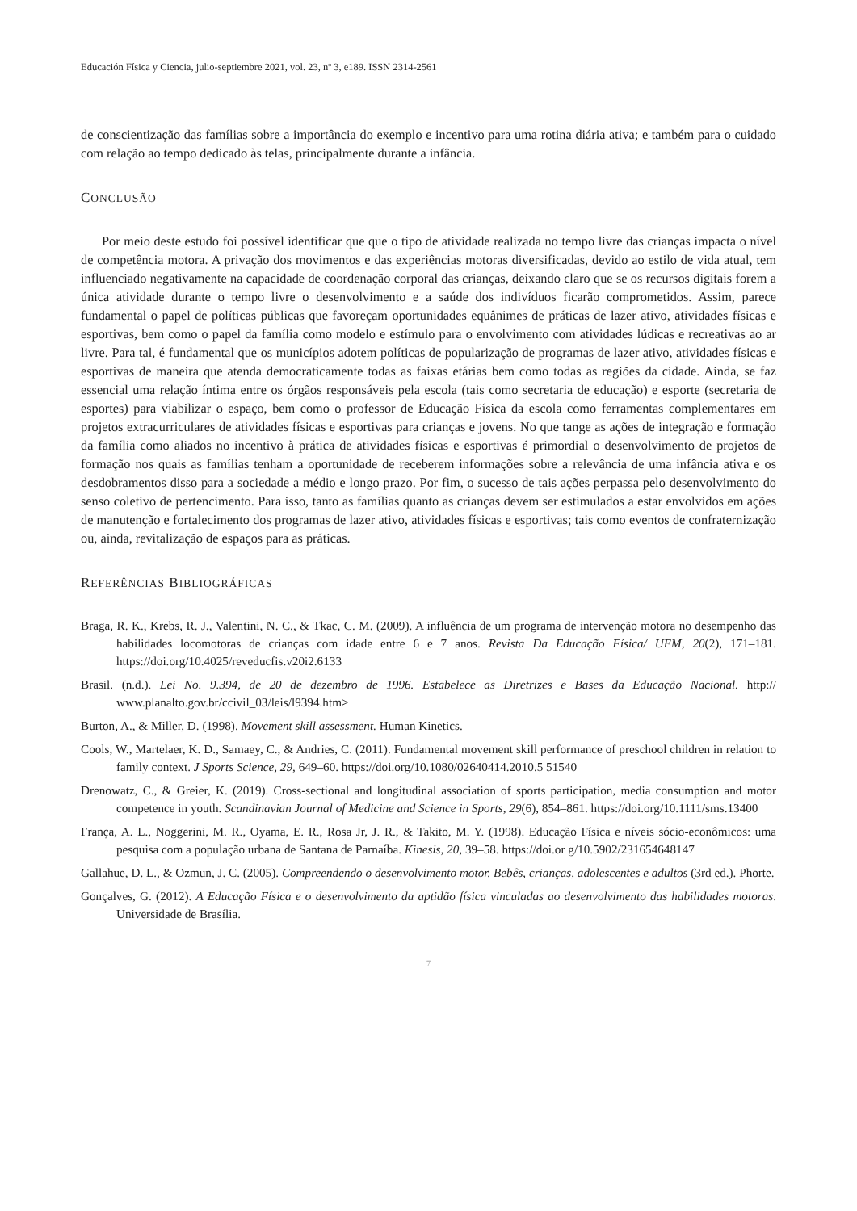Educación Física y Ciencia, julio-septiembre 2021, vol. 23, nº 3, e189. ISSN 2314-2561
de conscientização das famílias sobre a importância do exemplo e incentivo para uma rotina diária ativa; e também para o cuidado com relação ao tempo dedicado às telas, principalmente durante a infância.
CONCLUSÃO
Por meio deste estudo foi possível identificar que que o tipo de atividade realizada no tempo livre das crianças impacta o nível de competência motora. A privação dos movimentos e das experiências motoras diversificadas, devido ao estilo de vida atual, tem influenciado negativamente na capacidade de coordenação corporal das crianças, deixando claro que se os recursos digitais forem a única atividade durante o tempo livre o desenvolvimento e a saúde dos indivíduos ficarão comprometidos. Assim, parece fundamental o papel de políticas públicas que favoreçam oportunidades equânimes de práticas de lazer ativo, atividades físicas e esportivas, bem como o papel da família como modelo e estímulo para o envolvimento com atividades lúdicas e recreativas ao ar livre. Para tal, é fundamental que os municípios adotem políticas de popularização de programas de lazer ativo, atividades físicas e esportivas de maneira que atenda democraticamente todas as faixas etárias bem como todas as regiões da cidade. Ainda, se faz essencial uma relação íntima entre os órgãos responsáveis pela escola (tais como secretaria de educação) e esporte (secretaria de esportes) para viabilizar o espaço, bem como o professor de Educação Física da escola como ferramentas complementares em projetos extracurriculares de atividades físicas e esportivas para crianças e jovens. No que tange as ações de integração e formação da família como aliados no incentivo à prática de atividades físicas e esportivas é primordial o desenvolvimento de projetos de formação nos quais as famílias tenham a oportunidade de receberem informações sobre a relevância de uma infância ativa e os desdobramentos disso para a sociedade a médio e longo prazo. Por fim, o sucesso de tais ações perpassa pelo desenvolvimento do senso coletivo de pertencimento. Para isso, tanto as famílias quanto as crianças devem ser estimulados a estar envolvidos em ações de manutenção e fortalecimento dos programas de lazer ativo, atividades físicas e esportivas; tais como eventos de confraternização ou, ainda, revitalização de espaços para as práticas.
REFERÊNCIAS BIBLIOGRÁFICAS
Braga, R. K., Krebs, R. J., Valentini, N. C., & Tkac, C. M. (2009). A influência de um programa de intervenção motora no desempenho das habilidades locomotoras de crianças com idade entre 6 e 7 anos. Revista Da Educação Física/ UEM, 20(2), 171–181. https://doi.org/10.4025/reveducfis.v20i2.6133
Brasil. (n.d.). Lei No. 9.394, de 20 de dezembro de 1996. Estabelece as Diretrizes e Bases da Educação Nacional. http:// www.planalto.gov.br/ccivil_03/leis/l9394.htm>
Burton, A., & Miller, D. (1998). Movement skill assessment. Human Kinetics.
Cools, W., Martelaer, K. D., Samaey, C., & Andries, C. (2011). Fundamental movement skill performance of preschool children in relation to family context. J Sports Science, 29, 649–60. https://doi.org/10.1080/02640414.2010.5 51540
Drenowatz, C., & Greier, K. (2019). Cross-sectional and longitudinal association of sports participation, media consumption and motor competence in youth. Scandinavian Journal of Medicine and Science in Sports, 29(6), 854–861. https://doi.org/10.1111/sms.13400
França, A. L., Noggerini, M. R., Oyama, E. R., Rosa Jr, J. R., & Takito, M. Y. (1998). Educação Física e níveis sócio-econômicos: uma pesquisa com a população urbana de Santana de Parnaíba. Kinesis, 20, 39–58. https://doi.or g/10.5902/231654648147
Gallahue, D. L., & Ozmun, J. C. (2005). Compreendendo o desenvolvimento motor. Bebês, crianças, adolescentes e adultos (3rd ed.). Phorte.
Gonçalves, G. (2012). A Educação Física e o desenvolvimento da aptidão física vinculadas ao desenvolvimento das habilidades motoras. Universidade de Brasília.
7